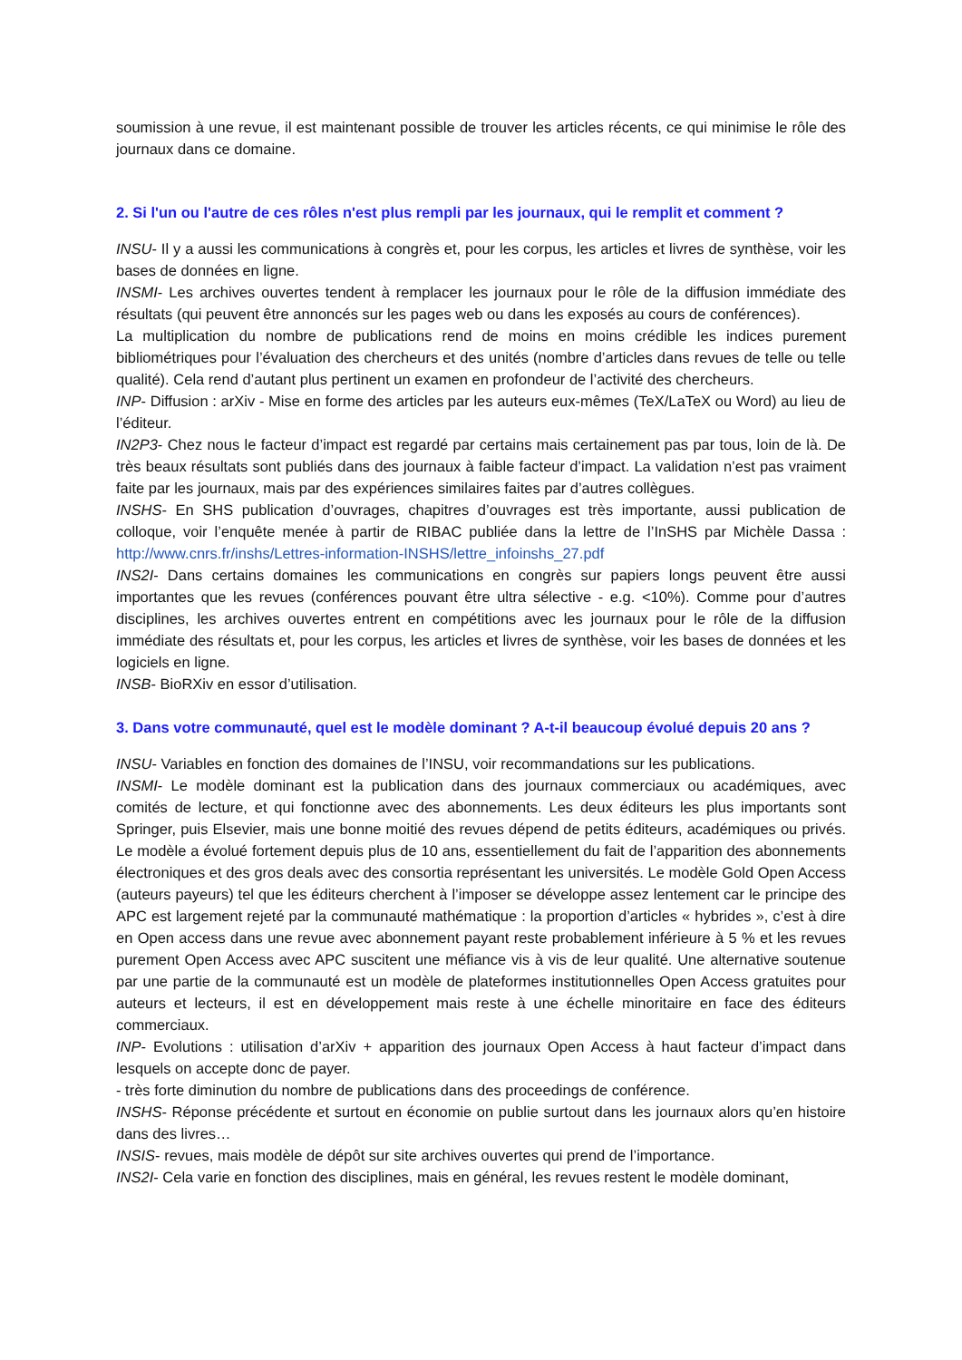soumission à une revue, il est maintenant possible de trouver les articles récents, ce qui minimise le rôle des journaux dans ce domaine.
2. Si l'un ou l'autre de ces rôles n'est plus rempli par les journaux, qui le remplit et comment ?
INSU- Il y a aussi les communications à congrès et, pour les corpus, les articles et livres de synthèse, voir les bases de données en ligne.
INSMI- Les archives ouvertes tendent à remplacer les journaux pour le rôle de la diffusion immédiate des résultats (qui peuvent être annoncés sur les pages web ou dans les exposés au cours de conférences).
La multiplication du nombre de publications rend de moins en moins crédible les indices purement bibliométriques pour l’évaluation des chercheurs et des unités (nombre d’articles dans revues de telle ou telle qualité). Cela rend d’autant plus pertinent un examen en profondeur de l’activité des chercheurs.
INP- Diffusion : arXiv - Mise en forme des articles par les auteurs eux-mêmes (TeX/LaTeX ou Word) au lieu de l’éditeur.
IN2P3- Chez nous le facteur d’impact est regardé par certains mais certainement pas par tous, loin de là. De très beaux résultats sont publiés dans des journaux à faible facteur d’impact. La validation n’est pas vraiment faite par les journaux, mais par des expériences similaires faites par d’autres collègues.
INSHS- En SHS publication d’ouvrages, chapitres d’ouvrages est très importante, aussi publication de colloque, voir l’enquête menée à partir de RIBAC publiée dans la lettre de l’InSHS par Michèle Dassa : http://www.cnrs.fr/inshs/Lettres-information-INSHS/lettre_infoinshs_27.pdf
INS2I- Dans certains domaines les communications en congrès sur papiers longs peuvent être aussi importantes que les revues (conférences pouvant être ultra sélective - e.g. <10%). Comme pour d’autres disciplines, les archives ouvertes entrent en compétitions avec les journaux pour le rôle de la diffusion immédiate des résultats et, pour les corpus, les articles et livres de synthèse, voir les bases de données et les logiciels en ligne.
INSB- BioRXiv en essor d’utilisation.
3. Dans votre communauté, quel est le modèle dominant ? A-t-il beaucoup évolué depuis 20 ans ?
INSU- Variables en fonction des domaines de l’INSU, voir recommandations sur les publications.
INSMI- Le modèle dominant est la publication dans des journaux commerciaux ou académiques, avec comités de lecture, et qui fonctionne avec des abonnements. Les deux éditeurs les plus importants sont Springer, puis Elsevier, mais une bonne moitié des revues dépend de petits éditeurs, académiques ou privés. Le modèle a évolué fortement depuis plus de 10 ans, essentiellement du fait de l’apparition des abonnements électroniques et des gros deals avec des consortia représentant les universités. Le modèle Gold Open Access (auteurs payeurs) tel que les éditeurs cherchent à l’imposer se développe assez lentement car le principe des APC est largement rejeté par la communauté mathématique : la proportion d’articles « hybrides », c’est à dire en Open access dans une revue avec abonnement payant reste probablement inférieure à 5 % et les revues purement Open Access avec APC suscitent une méfiance vis à vis de leur qualité. Une alternative soutenue par une partie de la communauté est un modèle de plateformes institutionnelles Open Access gratuites pour auteurs et lecteurs, il est en développement mais reste à une échelle minoritaire en face des éditeurs commerciaux.
INP- Evolutions : utilisation d’arXiv + apparition des journaux Open Access à haut facteur d’impact dans lesquels on accepte donc de payer.
- très forte diminution du nombre de publications dans des proceedings de conférence.
INSHS- Réponse précédente et surtout en économie on publie surtout dans les journaux alors qu’en histoire dans des livres…
INSIS- revues, mais modèle de dépôt sur site archives ouvertes qui prend de l’importance.
INS2I- Cela varie en fonction des disciplines, mais en général, les revues restent le modèle dominant,